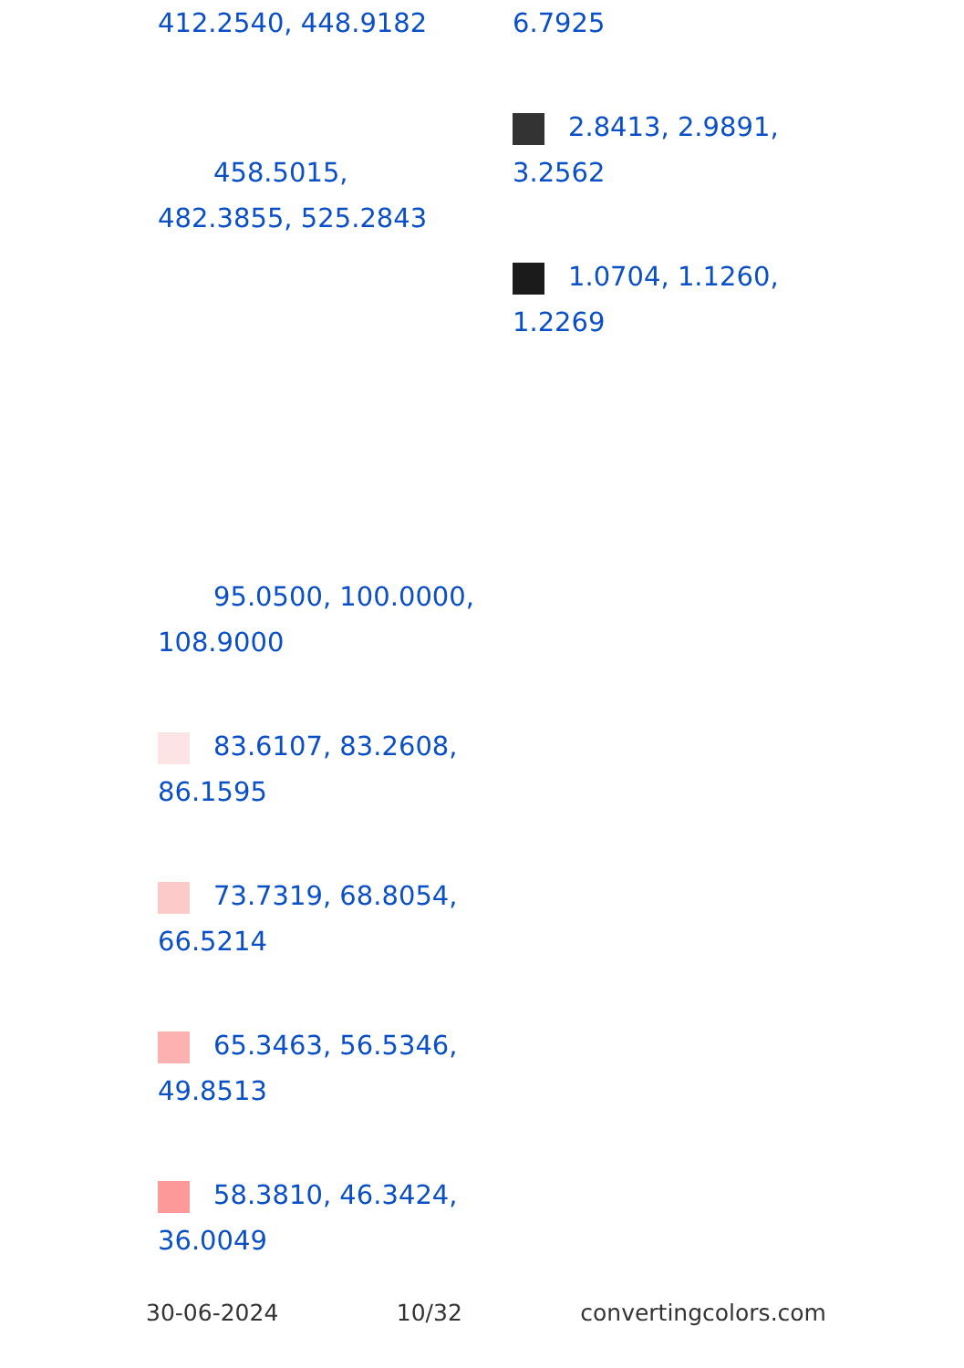412.2540, 448.9182
458.5015,
482.3855, 525.2843
95.0500, 100.0000,
108.9000
83.6107, 83.2608,
86.1595
73.7319, 68.8054,
66.5214
65.3463, 56.5346,
49.8513
58.3810, 46.3424,
36.0049
6.7925
2.8413, 2.9891,
3.2562
1.0704, 1.1260,
1.2269
30-06-2024 10/32 convertingcolors.com